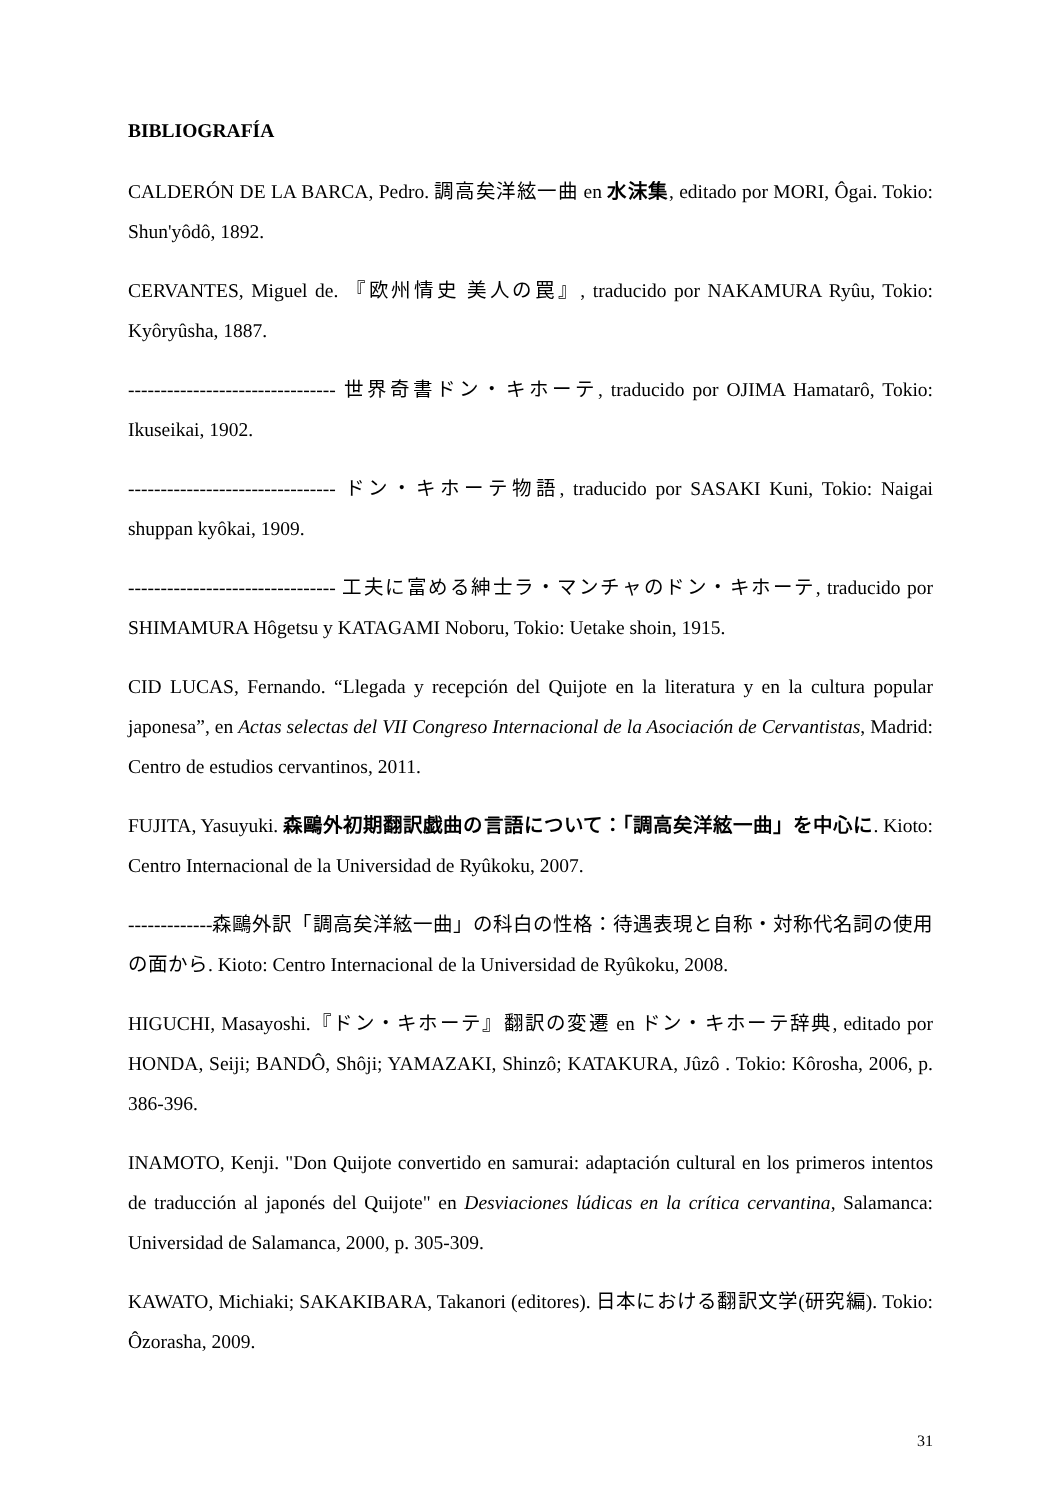BIBLIOGRAFÍA
CALDERÓN DE LA BARCA, Pedro. 調高矣洋絃一曲 en 水沫集, editado por MORI, Ôgai. Tokio: Shun'yôdô, 1892.
CERVANTES, Miguel de. 『欧州情史 美人の罠』, traducido por NAKAMURA Ryûu, Tokio: Kyôryûsha, 1887.
-------------------------------- 世界奇書ドン・キホーテ, traducido por OJIMA Hamatarô, Tokio: Ikuseikai, 1902.
-------------------------------- ドン・キホーテ物語, traducido por SASAKI Kuni, Tokio: Naigai shuppan kyôkai, 1909.
-------------------------------- 工夫に富める紳士ラ・マンチャのドン・キホーテ, traducido por SHIMAMURA Hôgetsu y KATAGAMI Noboru, Tokio: Uetake shoin, 1915.
CID LUCAS, Fernando. “Llegada y recepción del Quijote en la literatura y en la cultura popular japonesa”, en Actas selectas del VII Congreso Internacional de la Asociación de Cervantistas, Madrid: Centro de estudios cervantinos, 2011.
FUJITA, Yasuyuki. 森鷗外初期翻訳戯曲の言語について：「調高矣洋絃一曲」を中心に. Kioto: Centro Internacional de la Universidad de Ryûkoku, 2007.
-------------森鷗外訳「調高矣洋絃一曲」の科白の性格：待遇表現と自称・対称代名詞の使用の面から. Kioto: Centro Internacional de la Universidad de Ryûkoku, 2008.
HIGUCHI, Masayoshi.『ドン・キホーテ』翻訳の変遷 en ドン・キホーテ辞典, editado por HONDA, Seiji; BANDÔ, Shôji; YAMAZAKI, Shinzô; KATAKURA, Jûzô . Tokio: Kôrosha, 2006, p. 386-396.
INAMOTO, Kenji. "Don Quijote convertido en samurai: adaptación cultural en los primeros intentos de traducción al japonés del Quijote" en Desviaciones lúdicas en la crítica cervantina, Salamanca: Universidad de Salamanca, 2000, p. 305-309.
KAWATO, Michiaki; SAKAKIBARA, Takanori (editores). 日本における翻訳文学(研究編). Tokio: Ôzorasha, 2009.
31